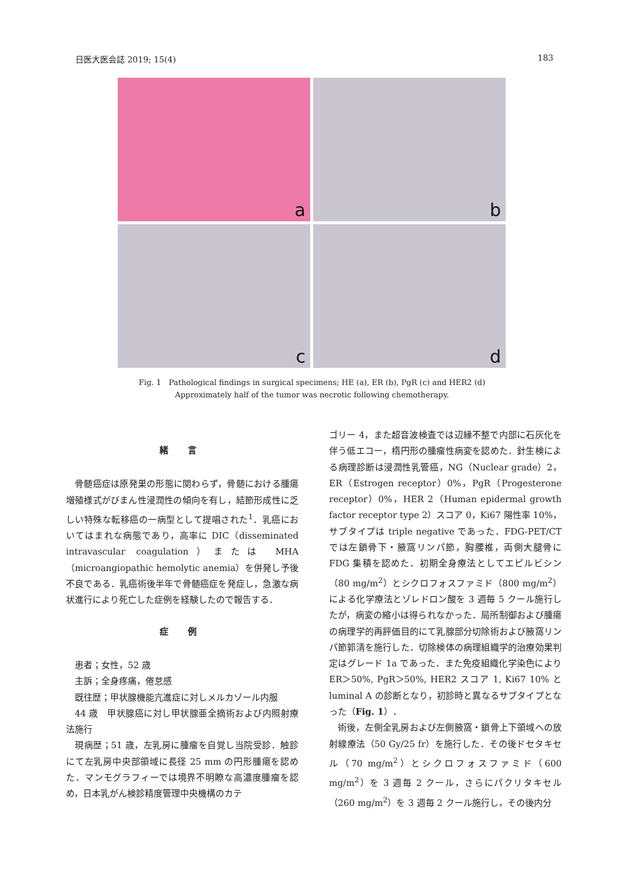日医大医会誌 2019; 15(4) 183
a
b
c
d
Fig. 1　Pathological findings in surgical specimens; HE (a), ER (b), PgR (c) and HER2 (d)
Approximately half of the tumor was necrotic following chemotherapy.
緒 言
骨髄癌症は原発巣の形態に関わらず，骨髄における腫瘍増殖様式がびまん性浸潤性の傾向を有し，結節形成性に乏しい特殊な転移癌の一病型として提唱された<sup>1</sup>．乳癌においてはまれな病態であり，高率に DIC（disseminated intravascular coagulation）または MHA（microangiopathic hemolytic anemia）を併発し予後不良である．乳癌術後半年で骨髄癌症を発症し，急激な病状進行により死亡した症例を経験したので報告する．
症 例
患者；女性，52 歳
主訴；全身疼痛，倦怠感
既往歴；甲状腺機能亢進症に対しメルカゾール内服
44 歳　甲状腺癌に対し甲状腺亜全摘術および内照射療法施行
現病歴；51 歳，左乳房に腫瘤を自覚し当院受診．触診にて左乳房中央部領域に長径 25 mm の円形腫瘍を認めた．マンモグラフィーでは境界不明瞭な高濃度腫瘤を認め，日本乳がん検診精度管理中央機構のカテ
ゴリー 4，また超音波検査では辺縁不整で内部に石灰化を伴う低エコー，楕円形の腫瘤性病変を認めた．針生検による病理診断は浸潤性乳管癌，NG（Nuclear grade）2，ER（Estrogen receptor）0%，PgR（Progesterone receptor）0%，HER 2（Human epidermal growth factor receptor type 2）スコア 0，Ki67 陽性率 10%，サブタイプは triple negative であった．FDG-PET/CT では左鎖骨下・腋窩リンパ節，胸腰椎，両側大腿骨に FDG 集積を認めた．初期全身療法としてエピルビシン（80 mg/m<sup>2</sup>）とシクロフォスファミド（800 mg/m<sup>2</sup>）による化学療法とゾレドロン酸を 3 週毎 5 クール施行したが，病変の縮小は得られなかった．局所制御および腫瘍の病理学的再評価目的にて乳腺部分切除術および腋窩リンパ節郭清を施行した．切除検体の病理組織学的治療効果判定はグレード 1a であった．また免疫組織化学染色により ER＞50%, PgR＞50%, HER2 スコア 1, Ki67 10% と luminal A の診断となり，初診時と異なるサブタイプとなった（Fig. 1）．
術後，左側全乳房および左側腋窩・鎖骨上下領域への放射線療法（50 Gy/25 fr）を施行した．その後ドセタキセル（70 mg/m<sup>2</sup>）とシクロフォスファミド（600 mg/m<sup>2</sup>）を 3 週毎 2 クール，さらにパクリタキセル（260 mg/m<sup>2</sup>）を 3 週毎 2 クール施行し，その後内分